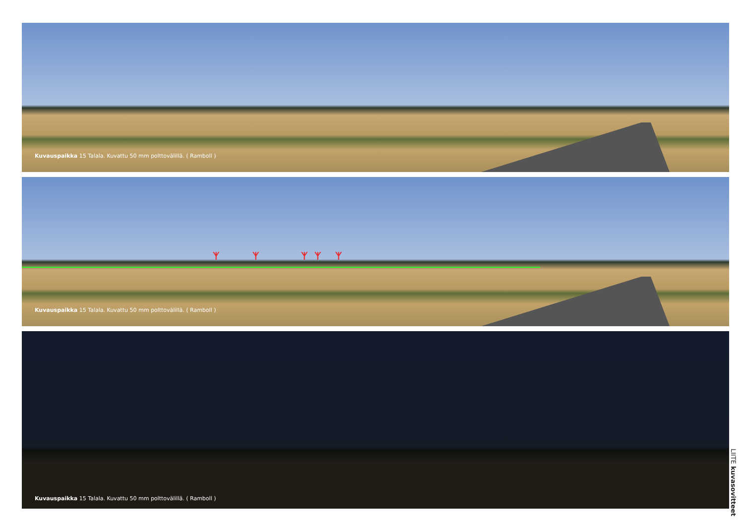Kuvauspaikka 15 Talala. Kuvattu 50 mm polttovälillä. ( Ramboll )
ᛉ ᛉ ᛉ ᛉ ᛉ
Kuvauspaikka 15 Talala. Kuvattu 50 mm polttovälillä. ( Ramboll )
Kuvauspaikka 15 Talala. Kuvattu 50 mm polttovälillä. ( Ramboll )
LIITE kuvasovitteet